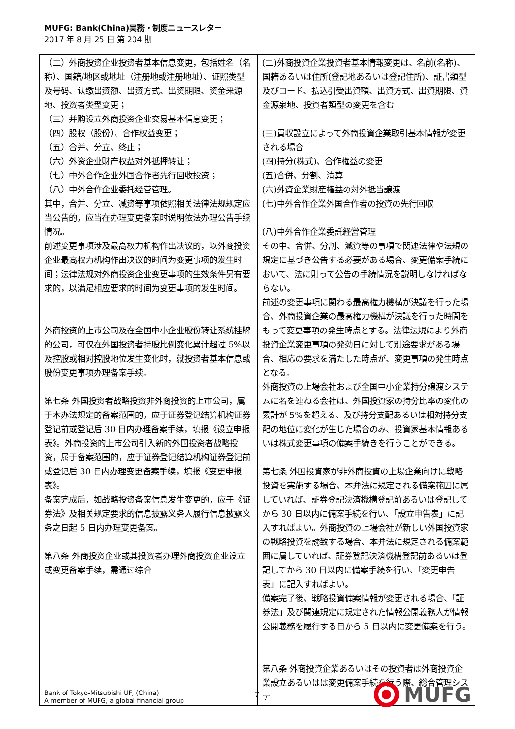MUFG: Bank(China)実務・制度ニュースレター
2017 年 8 月 25 日 第 204 期
| （二）外商投资企业投资者基本信息变更，包括姓名（名称）、国籍/地区或地址（注册地或注册地址）、证照类型及号码、认缴出资额、出资方式、出资期限、资金来源地、投资者类型变更； （三）并购设立外商投资企业交易基本信息变更； （四）股权（股份）、合作权益变更； （五）合并、分立、终止； （六）外资企业财产权益对外抵押转让； （七）中外合作企业外国合作者先行回收投资； （八）中外合作企业委托经营管理。 其中，合并、分立、减资等事项依照相关法律法规规定应当公告的，应当在办理变更备案时说明依法办理公告手续情况。 前述变更事项涉及最高权力机构作出决议的，以外商投资企业最高权力机构作出决议的时间为变更事项的发生时间；法律法规对外商投资企业变更事项的生效条件另有要求的，以满足相应要求的时间为变更事项的发生时间。 外商投资的上市公司及在全国中小企业股份转让系统挂牌的公司，可仅在外国投资者持股比例变化累计超过 5%以及控股或相对控股地位发生变化时，就投资者基本信息或股份变更事项办理备案手续。 第七条 外国投资者战略投资非外商投资的上市公司，属于本办法规定的备案范围的，应于证券登记结算机构证券登记前或登记后 30 日内办理备案手续，填报《设立申报表》。外商投资的上市公司引入新的外国投资者战略投资，属于备案范围的，应于证券登记结算机构证券登记前或登记后 30 日内办理变更备案手续，填报《变更申报表》。 备案完成后，如战略投资备案信息发生变更的，应于《证券法》及相关规定要求的信息披露义务人履行信息披露义务之日起 5 日内办理变更备案。 第八条 外商投资企业或其投资者办理外商投资企业设立或变更备案手续，需通过综合 | (二)外商投資企業投資者基本情報変更は、名前(名称)、国籍あるいは住所(登記地あるいは登記住所)、証書類型及びコード、払込引受出資額、出資方式、出資期限、資金源泉地、投資者類型の変更を含む (三)買収設立によって外商投資企業取引基本情報が変更される場合 (四)持分(株式)、合作権益の変更 (五)合併、分割、清算 (六)外資企業財産権益の対外抵当譲渡 (七)中外合作企業外国合作者の投資の先行回収 (八)中外合作企業委託経営管理 その中、合併、分割、減資等の事項で関連法律や法規の規定に基づき公告する必要がある場合、変更備案手続において、法に則って公告の手続情況を説明しなければならない。 前述の変更事項に関わる最高権力機構が決議を行った場合、外商投資企業の最高権力機構が決議を行った時間をもって変更事項の発生時点とする。法律法規により外商投資企業変更事項の発効日に対して別途要求がある場合、相応の要求を満たした時点が、変更事項の発生時点となる。 外商投資の上場会社および全国中小企業持分譲渡システムに名を連ねる会社は、外国投資家の持分比率の変化の累計が 5%を超える、及び持分支配あるいは相対持分支配の地位に変化が生じた場合のみ、投資家基本情報あるいは株式変更事項の備案手続きを行うことができる。 第七条 外国投資家が非外商投資の上場企業向けに戦略投資を実施する場合、本弁法に規定される備案範囲に属していれば、証券登記決済機構登記前あるいは登記してから 30 日以内に備案手続を行い、「設立申告表」に記入すればよい。外商投資の上場会社が新しい外国投資家の戦略投資を誘致する場合、本弁法に規定される備案範囲に属していれば、証券登記決済機構登記前あるいは登記してから 30 日以内に備案手続を行い、「変更申告表」に記入すればよい。 備案完了後、戦略投資備案情報が変更される場合、「証券法」及び関連規定に規定された情報公開義務人が情報公開義務を履行する日から 5 日以内に変更備案を行う。 第八条 外商投資企業あるいはその投資者は外商投資企業設立あるいはは変更備案手続を行う際、総合管理システ |
Bank of Tokyo-Mitsubishi UFJ (China)
A member of MUFG, a global financial group
7
MUFG